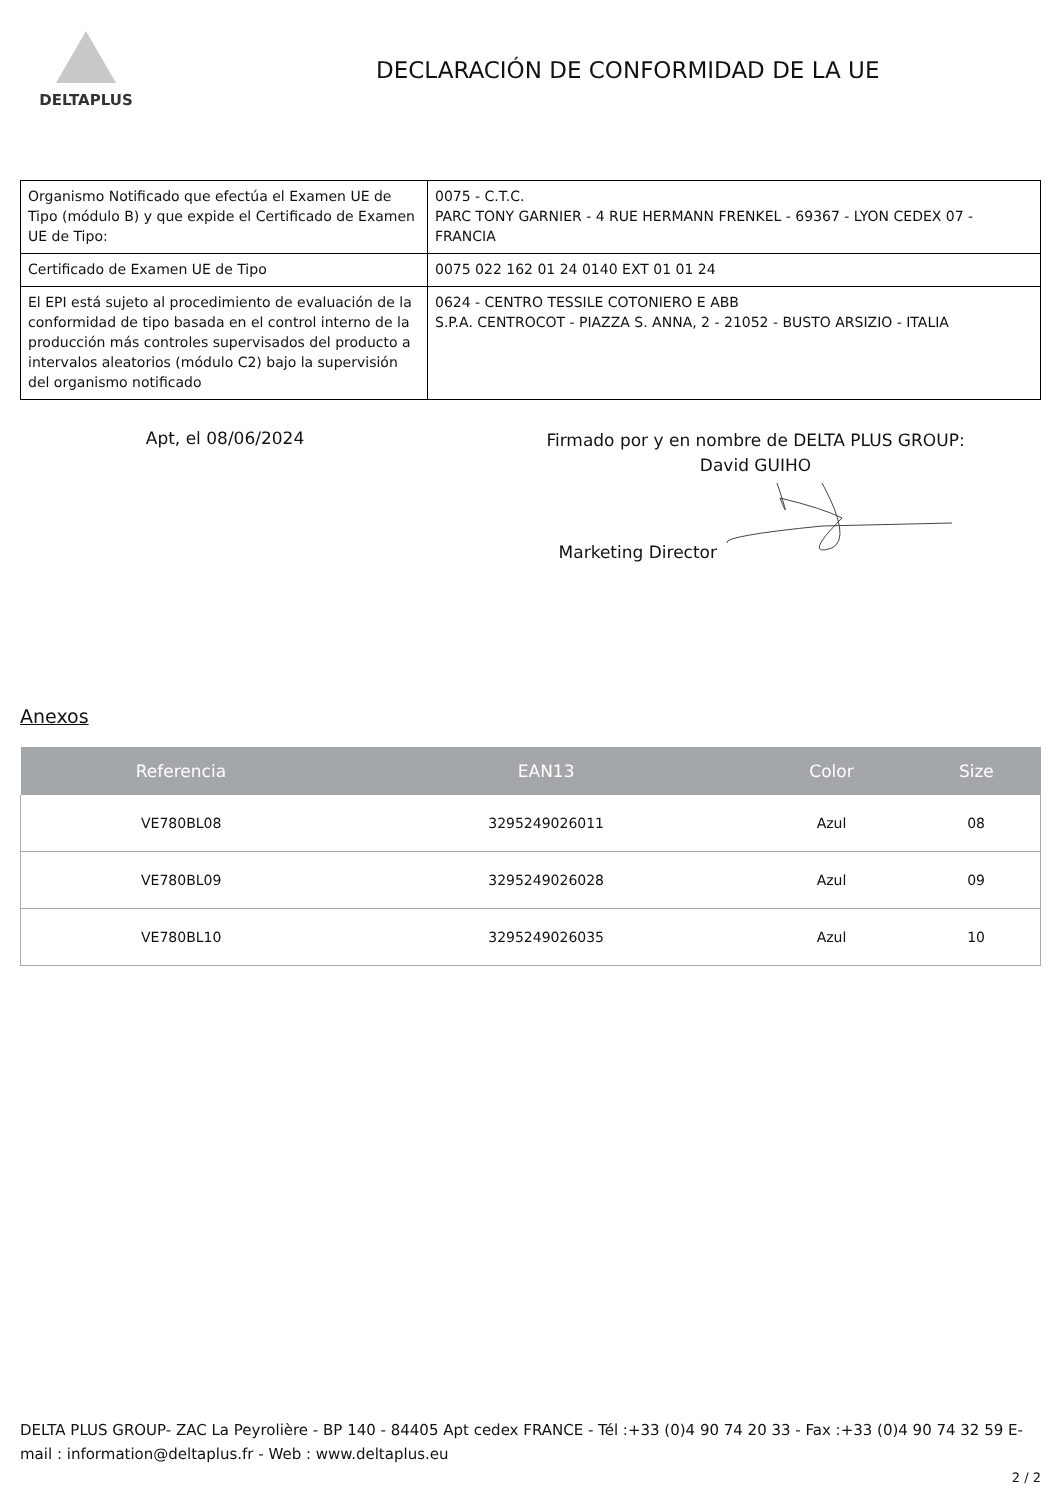DELTAPLUS
DECLARACIÓN DE CONFORMIDAD DE LA UE
| Organismo Notificado que efectúa el Examen UE de Tipo (módulo B) y que expide el Certificado de Examen UE de Tipo: | 0075 - C.T.C. PARC TONY GARNIER - 4 RUE HERMANN FRENKEL - 69367 - LYON CEDEX 07 - FRANCIA |
| Certificado de Examen UE de Tipo | 0075 022 162 01 24 0140 EXT 01 01 24 |
| El EPI está sujeto al procedimiento de evaluación de la conformidad de tipo basada en el control interno de la producción más controles supervisados del producto a intervalos aleatorios (módulo C2) bajo la supervisión del organismo notificado | 0624 - CENTRO TESSILE COTONIERO E ABB S.P.A. CENTROCOT - PIAZZA S. ANNA, 2 - 21052 - BUSTO ARSIZIO - ITALIA |
Apt, el 08/06/2024
Firmado por y en nombre de DELTA PLUS GROUP:
David GUIHO
Marketing Director
Anexos
| Referencia | EAN13 | Color | Size |
| --- | --- | --- | --- |
| VE780BL08 | 3295249026011 | Azul | 08 |
| VE780BL09 | 3295249026028 | Azul | 09 |
| VE780BL10 | 3295249026035 | Azul | 10 |
DELTA PLUS GROUP- ZAC La Peyrolière - BP 140 - 84405 Apt cedex FRANCE - Tél :+33 (0)4 90 74 20 33 - Fax :+33 (0)4 90 74 32 59 E-mail : information@deltaplus.fr - Web : www.deltaplus.eu
2 / 2